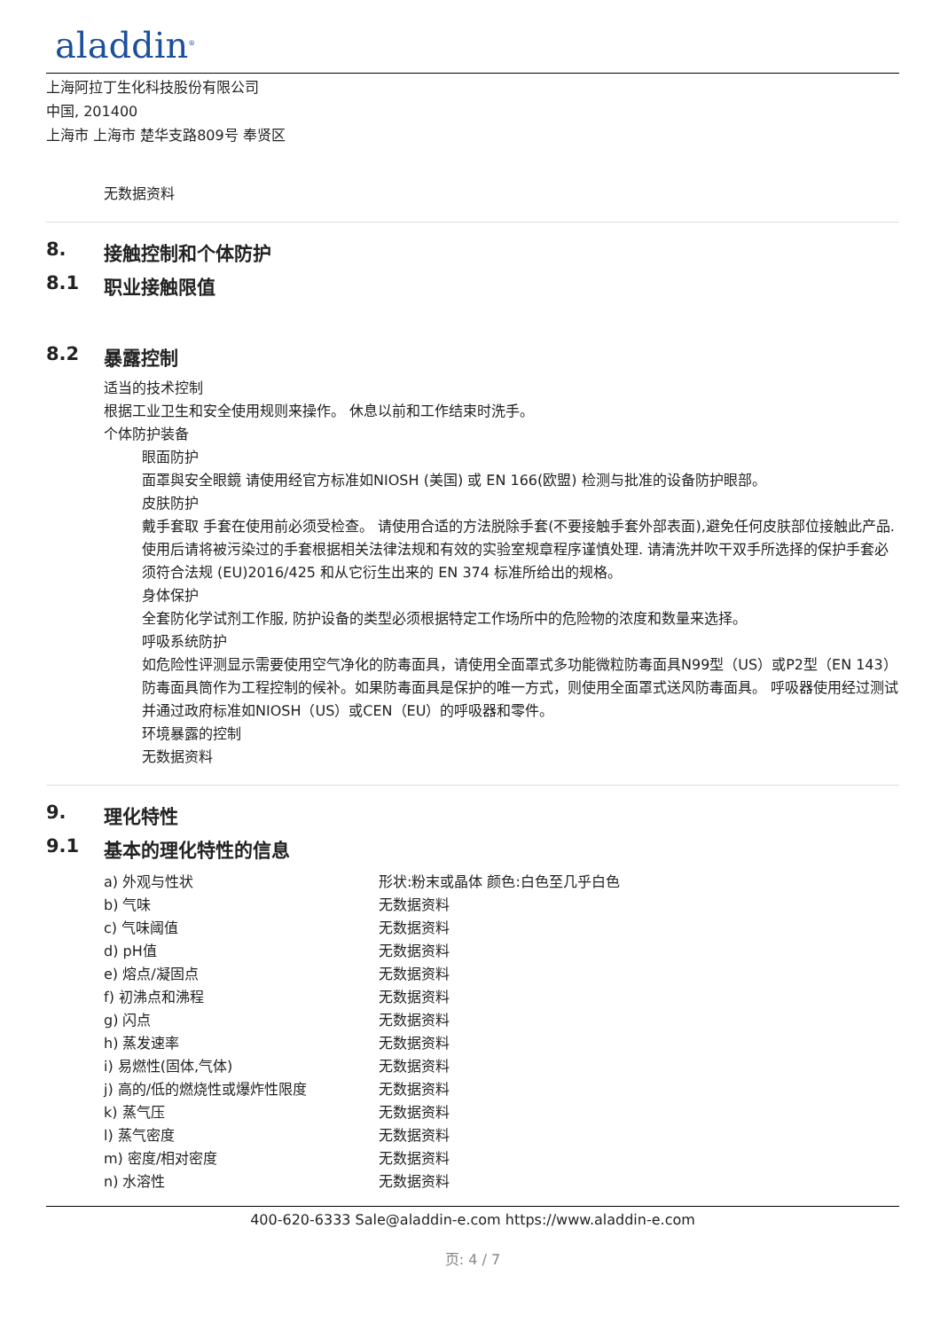aladdin<sup>®</sup>
上海阿拉丁生化科技股份有限公司
中国, 201400
上海市 上海市 楚华支路809号 奉贤区
无数据资料
8. 接触控制和个体防护
8.1 职业接触限值
8.2 暴露控制
适当的技术控制
根据工业卫生和安全使用规则来操作。 休息以前和工作结束时洗手。
个体防护装备
眼面防护
面罩與安全眼鏡 请使用经官方标准如NIOSH (美国) 或 EN 166(欧盟) 检测与批准的设备防护眼部。
皮肤防护
戴手套取 手套在使用前必须受检查。 请使用合适的方法脱除手套(不要接触手套外部表面),避免任何皮肤部位接触此产品. 使用后请将被污染过的手套根据相关法律法规和有效的实验室规章程序谨慎处理. 请清洗并吹干双手所选择的保护手套必须符合法规 (EU)2016/425 和从它衍生出来的 EN 374 标准所给出的规格。
身体保护
全套防化学试剂工作服, 防护设备的类型必须根据特定工作场所中的危险物的浓度和数量来选择。
呼吸系统防护
如危险性评测显示需要使用空气净化的防毒面具，请使用全面罩式多功能微粒防毒面具N99型（US）或P2型（EN 143）防毒面具筒作为工程控制的候补。如果防毒面具是保护的唯一方式，则使用全面罩式送风防毒面具。 呼吸器使用经过测试并通过政府标准如NIOSH（US）或CEN（EU）的呼吸器和零件。
环境暴露的控制
无数据资料
9. 理化特性
9.1 基本的理化特性的信息
| a) 外观与性状 | 形状:粉末或晶体 颜色:白色至几乎白色 |
| b) 气味 | 无数据资料 |
| c) 气味阈值 | 无数据资料 |
| d) pH值 | 无数据资料 |
| e) 熔点/凝固点 | 无数据资料 |
| f) 初沸点和沸程 | 无数据资料 |
| g) 闪点 | 无数据资料 |
| h) 蒸发速率 | 无数据资料 |
| i) 易燃性(固体,气体) | 无数据资料 |
| j) 高的/低的燃烧性或爆炸性限度 | 无数据资料 |
| k) 蒸气压 | 无数据资料 |
| l) 蒸气密度 | 无数据资料 |
| m) 密度/相对密度 | 无数据资料 |
| n) 水溶性 | 无数据资料 |
400-620-6333 Sale@aladdin-e.com https://www.aladdin-e.com
页: 4 / 7